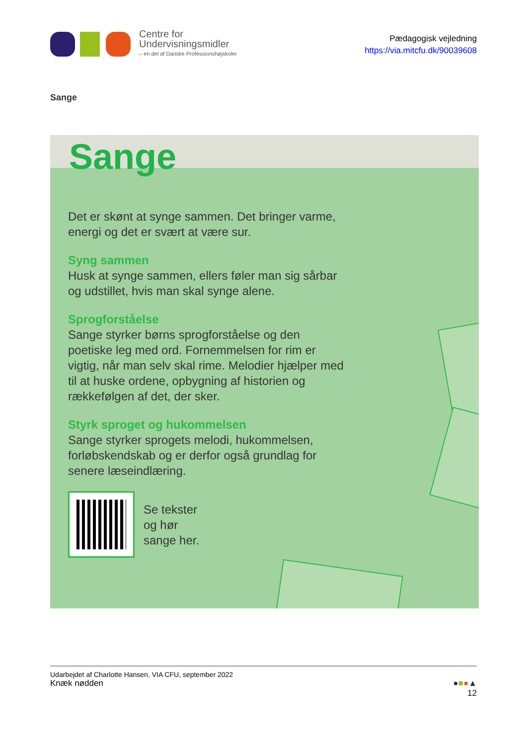Centre for
Undervisningsmidler
– en del af Danske Professionshøjskoler
Pædagogisk vejledning
https://via.mitcfu.dk/90039608
Sange
Sange
Det er skønt at synge sammen. Det bringer varme, energi og det er svært at være sur.
Syng sammen
Husk at synge sammen, ellers føler man sig sårbar og udstillet, hvis man skal synge alene.
Sprogforståelse
Sange styrker børns sprogforståelse og den poetiske leg med ord. Fornemmelsen for rim er vigtig, når man selv skal rime. Melodier hjælper med til at huske ordene, opbygning af historien og rækkefølgen af det, der sker.
Styrk sproget og hukommelsen
Sange styrker sprogets melodi, hukommelsen, forløbskendskab og er derfor også grundlag for senere læseindlæring.
Se tekster
og hør
sange her.
Udarbejdet af Charlotte Hansen, VIA CFU, september 2022
Knæk nødden ●■●▲
12